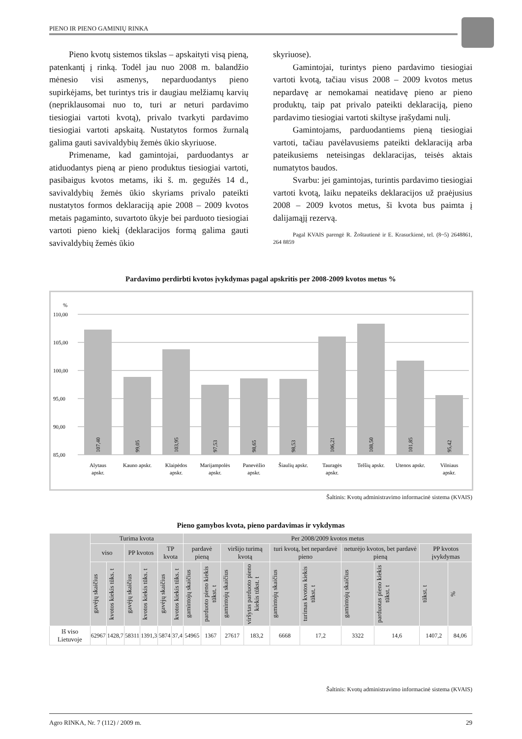PIENO IR PIENO GAMINIŲ RINKA
Pieno kvotų sistemos tikslas – apskaityti visą pieną, patenkantį į rinką. Todėl jau nuo 2008 m. balandžio mėnesio visi asmenys, neparduodantys pieno supirkėjams, bet turintys tris ir daugiau melžiamų karvių (nepriklausomai nuo to, turi ar neturi pardavimo tiesiogiai vartoti kvotą), privalo tvarkyti pardavimo tiesiogiai vartoti apskaitą. Nustatytos formos žurnalą galima gauti savivaldybių žemės ūkio skyriuose.
Primename, kad gamintojai, parduodantys ar atiduodantys pieną ar pieno produktus tiesiogiai vartoti, pasibaigus kvotos metams, iki š. m. gegužės 14 d., savivaldybių žemės ūkio skyriams privalo pateikti nustatytos formos deklaraciją apie 2008 – 2009 kvotos metais pagaminto, suvartoto ūkyje bei parduoto tiesiogiai vartoti pieno kiekį (deklaracijos formą galima gauti savivaldybių žemės ūkio
skyriuose).
Gamintojai, turintys pieno pardavimo tiesiogiai vartoti kvotą, tačiau visus 2008 – 2009 kvotos metus nepardavę ar nemokamai neatidavę pieno ar pieno produktų, taip pat privalo pateikti deklaraciją, pieno pardavimo tiesiogiai vartoti skiltyse įrašydami nulį.
Gamintojams, parduodantiems pieną tiesiogiai vartoti, tačiau pavėlavusiems pateikti deklaraciją arba pateikusiems neteisingas deklaracijas, teisės aktais numatytos baudos.
Svarbu: jei gamintojas, turintis pardavimo tiesiogiai vartoti kvotą, laiku nepateiks deklaracijos už praėjusius 2008 – 2009 kvotos metus, ši kvota bus paimta į dalijamąjį rezervą.
Pagal KVAIS parengė R. Žoštautienė ir E. Krasuckienė, tel. (8~5) 2648861, 264 8859
Pardavimo perdirbti kvotos įvykdymas pagal apskritis per 2008-2009 kvotos metus %
%
110,00
105,00
100,00
95,00
90,00
85,00
Alytaus
apskr.
Kauno apskr.
Klaipėdos
apskr.
Marijampolės
apskr.
Panevėžio
apskr.
Šiaulių apskr.
Tauragės
apskr.
Telšių apskr.
Utenos apskr.
Vilniaus
apskr.
107,40
99,05
103,95
97,53
98,65
98,53
106,21
108,50
101,85
95,42
Šaltinis: Kvotų administravimo informacinė sistema (KVAIS)
Pieno gamybos kvota, pieno pardavimas ir vykdymas
| | Turima kvota | | | | | | Per 2008/2009 kvotos metus | | | | | | | | | |
| --- | --- | --- | --- | --- | --- | --- | --- | --- | --- | --- | --- | --- | --- | --- | --- | --- |
| | viso | | PP kvotos | | TP kvota | | pardavė pieną | | viršijo turimą kvotą | | turi kvotą, bet nepardavė pieno | | neturėjo kvotos, bet pardavė pieną | | PP kvotos įvykdymas | |
| | gavėjų skaičius | kvotos kiekis tūks. t | gavėjų skaičius | kvotos kiekis tūks. t | gavėjų skaičius | kvotos kiekis tūks. t | gamintojų skaičius | parduoto pieno kiekis tūkst. t | gamintojų skaičius | viršytas parduoto pieno kiekis tūkst. t | gamintojų skaičius | turimas kvotos kiekis tūkst. t | gamintojų skaičius | parduotas pieno kiekis tūkst. t | tūkst. t | % |
| Iš viso Lietuvoje | 62967 | 1428,7 | 58311 | 1391,3 | 5874 | 37,4 | 54965 | 1367 | 27617 | 183,2 | 6668 | 17,2 | 3322 | 14,6 | 1407,2 | 84,06 |
Šaltinis: Kvotų administravimo informacinė sistema (KVAIS)
Agro RINKA, Nr. 7 (112) / 2009 m. 29